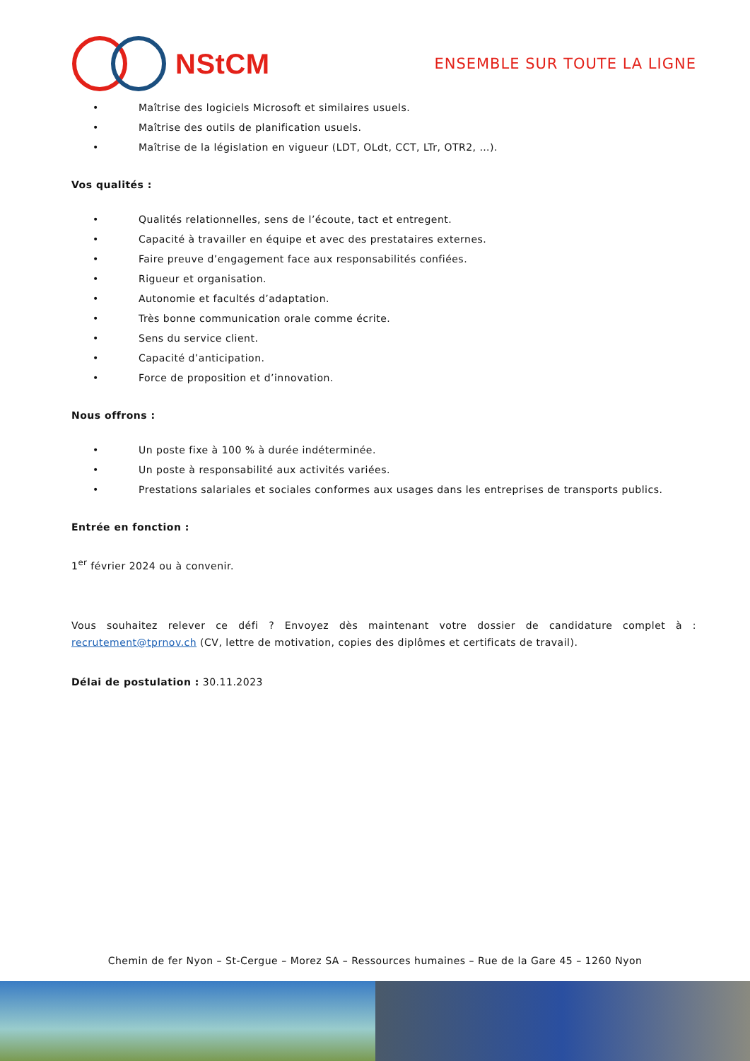NStCM
ENSEMBLE SUR TOUTE LA LIGNE
• Maîtrise des logiciels Microsoft et similaires usuels.
• Maîtrise des outils de planification usuels.
• Maîtrise de la législation en vigueur (LDT, OLdt, CCT, LTr, OTR2, …).
Vos qualités :
• Qualités relationnelles, sens de l’écoute, tact et entregent.
• Capacité à travailler en équipe et avec des prestataires externes.
• Faire preuve d’engagement face aux responsabilités confiées.
• Rigueur et organisation.
• Autonomie et facultés d’adaptation.
• Très bonne communication orale comme écrite.
• Sens du service client.
• Capacité d’anticipation.
• Force de proposition et d’innovation.
Nous offrons :
• Un poste fixe à 100 % à durée indéterminée.
• Un poste à responsabilité aux activités variées.
• Prestations salariales et sociales conformes aux usages dans les entreprises de transports publics.
Entrée en fonction :
1<sup>er</sup> février 2024 ou à convenir.
Vous souhaitez relever ce défi ? Envoyez dès maintenant votre dossier de candidature complet à : recrutement@tprnov.ch (CV, lettre de motivation, copies des diplômes et certificats de travail).
Délai de postulation : 30.11.2023
Chemin de fer Nyon – St-Cergue – Morez SA – Ressources humaines – Rue de la Gare 45 – 1260 Nyon